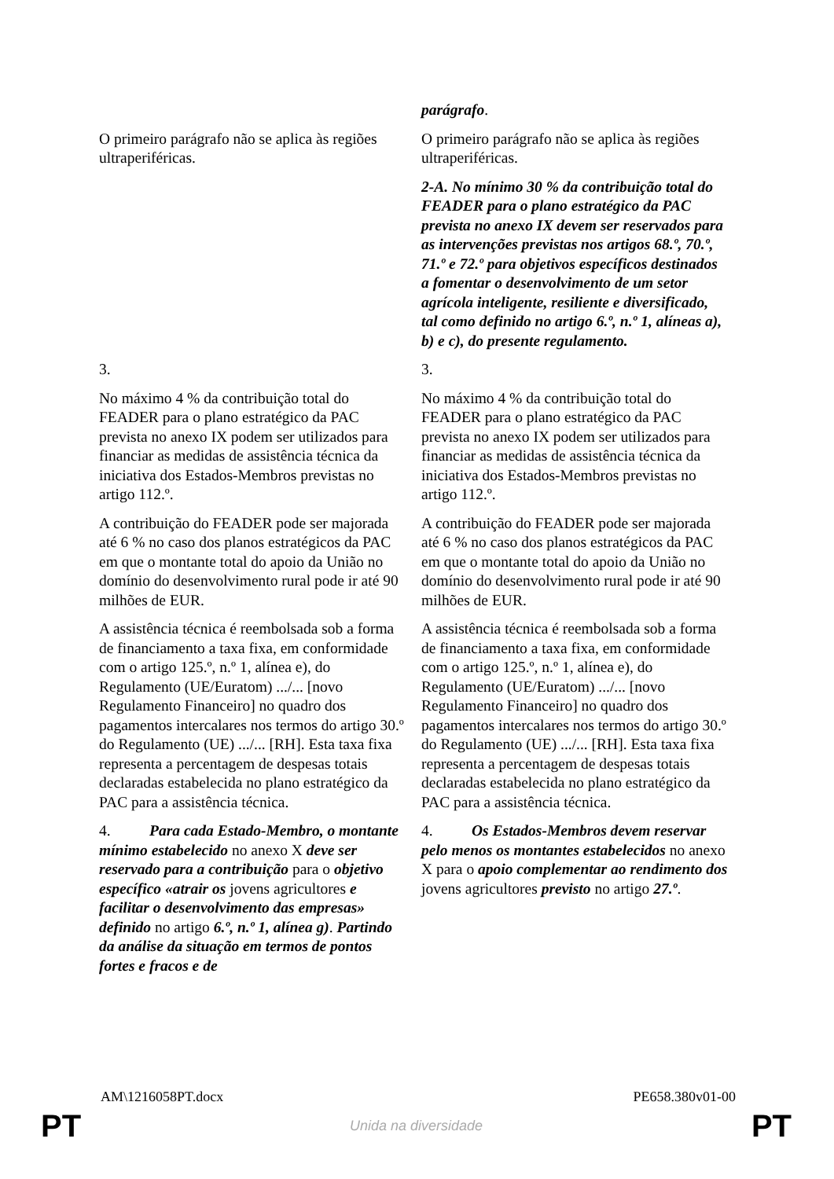| | parágrafo . |
| O primeiro parágrafo não se aplica às regiões ultraperiféricas. | O primeiro parágrafo não se aplica às regiões ultraperiféricas. |
| | 2-A. No mínimo 30 % da contribuição total do FEADER para o plano estratégico da PAC prevista no anexo IX devem ser reservados para as intervenções previstas nos artigos 68.º, 70.º, 71.º e 72.º para objetivos específicos destinados a fomentar o desenvolvimento de um setor agrícola inteligente, resiliente e diversificado, tal como definido no artigo 6.º, n.º 1, alíneas a), b) e c), do presente regulamento. |
| 3. | 3. |
| No máximo 4 % da contribuição total do FEADER para o plano estratégico da PAC prevista no anexo IX podem ser utilizados para financiar as medidas de assistência técnica da iniciativa dos Estados-Membros previstas no artigo 112.º. | No máximo 4 % da contribuição total do FEADER para o plano estratégico da PAC prevista no anexo IX podem ser utilizados para financiar as medidas de assistência técnica da iniciativa dos Estados-Membros previstas no artigo 112.º. |
| A contribuição do FEADER pode ser majorada até 6 % no caso dos planos estratégicos da PAC em que o montante total do apoio da União no domínio do desenvolvimento rural pode ir até 90 milhões de EUR. | A contribuição do FEADER pode ser majorada até 6 % no caso dos planos estratégicos da PAC em que o montante total do apoio da União no domínio do desenvolvimento rural pode ir até 90 milhões de EUR. |
| A assistência técnica é reembolsada sob a forma de financiamento a taxa fixa, em conformidade com o artigo 125.º, n.º 1, alínea e), do Regulamento (UE/Euratom) .../... [novo Regulamento Financeiro] no quadro dos pagamentos intercalares nos termos do artigo 30.º do Regulamento (UE) .../... [RH]. Esta taxa fixa representa a percentagem de despesas totais declaradas estabelecida no plano estratégico da PAC para a assistência técnica. | A assistência técnica é reembolsada sob a forma de financiamento a taxa fixa, em conformidade com o artigo 125.º, n.º 1, alínea e), do Regulamento (UE/Euratom) .../... [novo Regulamento Financeiro] no quadro dos pagamentos intercalares nos termos do artigo 30.º do Regulamento (UE) .../... [RH]. Esta taxa fixa representa a percentagem de despesas totais declaradas estabelecida no plano estratégico da PAC para a assistência técnica. |
| 4. Para cada Estado-Membro, o montante mínimo estabelecido no anexo X deve ser reservado para a contribuição para o objetivo específico «atrair os jovens agricultores e facilitar o desenvolvimento das empresas» definido no artigo 6.º, n.º 1, alínea g) . Partindo da análise da situação em termos de pontos fortes e fracos e de | 4. Os Estados-Membros devem reservar pelo menos os montantes estabelecidos no anexo X para o apoio complementar ao rendimento dos jovens agricultores previsto no artigo 27.º . |
AM\1216058PT.docx PE658.380v01-00
PT Unida na diversidade PT